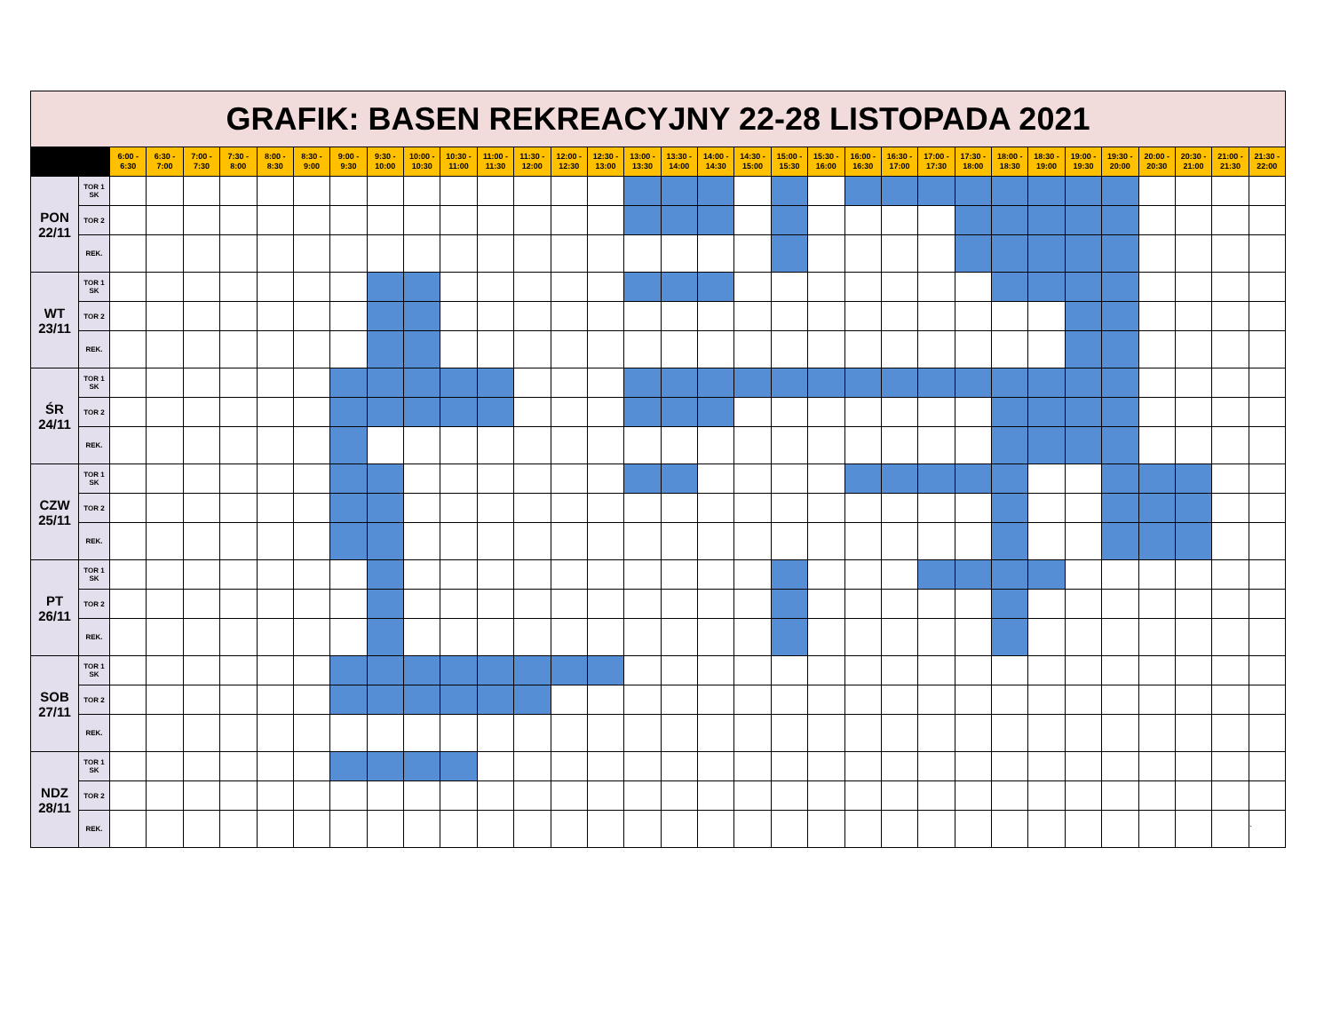| GRAFIK: BASEN REKREACYJNY 22-28 LISTOPADA 2021 | | | | | | | | | | | | | | | | | | | | | | | | | | | | | | | | | |
| | | 6:00 - 6:30 | 6:30 - 7:00 | 7:00 - 7:30 | 7:30 - 8:00 | 8:00 - 8:30 | 8:30 - 9:00 | 9:00 - 9:30 | 9:30 - 10:00 | 10:00 - 10:30 | 10:30 - 11:00 | 11:00 - 11:30 | 11:30 - 12:00 | 12:00 - 12:30 | 12:30 - 13:00 | 13:00 - 13:30 | 13:30 - 14:00 | 14:00 - 14:30 | 14:30 - 15:00 | 15:00 - 15:30 | 15:30 - 16:00 | 16:00 - 16:30 | 16:30 - 17:00 | 17:00 - 17:30 | 17:30 - 18:00 | 18:00 - 18:30 | 18:30 - 19:00 | 19:00 - 19:30 | 19:30 - 20:00 | 20:00 - 20:30 | 20:30 - 21:00 | 21:00 - 21:30 | 21:30 - 22:00 |
| PON 22/11 | TOR 1 SK | | | | | | | | | | | | | | | | | | | | | | | | | | | | | | | | |
| | TOR 2 | | | | | | | | | | | | | | | | | | | | | | | | | | | | | | | | |
| | REK. | | | | | | | | | | | | | | | | | | | | | | | | | | | | | | | | |
| WT 23/11 | TOR 1 SK | | | | | | | | | | | | | | | | | | | | | | | | | | | | | | | | |
| | TOR 2 | | | | | | | | | | | | | | | | | | | | | | | | | | | | | | | | |
| | REK. | | | | | | | | | | | | | | | | | | | | | | | | | | | | | | | | |
| ŚR 24/11 | TOR 1 SK | | | | | | | | | | | | | | | | | | | | | | | | | | | | | | | | |
| | TOR 2 | | | | | | | | | | | | | | | | | | | | | | | | | | | | | | | | |
| | REK. | | | | | | | | | | | | | | | | | | | | | | | | | | | | | | | | |
| CZW 25/11 | TOR 1 SK | | | | | | | | | | | | | | | | | | | | | | | | | | | | | | | | |
| | TOR 2 | | | | | | | | | | | | | | | | | | | | | | | | | | | | | | | | |
| | REK. | | | | | | | | | | | | | | | | | | | | | | | | | | | | | | | | |
| PT 26/11 | TOR 1 SK | | | | | | | | | | | | | | | | | | | | | | | | | | | | | | | | |
| | TOR 2 | | | | | | | | | | | | | | | | | | | | | | | | | | | | | | | | |
| | REK. | | | | | | | | | | | | | | | | | | | | | | | | | | | | | | | | |
| SOB 27/11 | TOR 1 SK | | | | | | | | | | | | | | | | | | | | | | | | | | | | | | | | |
| | TOR 2 | | | | | | | | | | | | | | | | | | | | | | | | | | | | | | | | |
| | REK. | | | | | | | | | | | | | | | | | | | | | | | | | | | | | | | | |
| NDZ 28/11 | TOR 1 SK | | | | | | | | | | | | | | | | | | | | | | | | | | | | | | | | |
| | TOR 2 | | | | | | | | | | | | | | | | | | | | | | | | | | | | | | | | |
| | REK. | | | | | | | | | | | | | | | | | | | | | | | | | | | | | | | | ` |